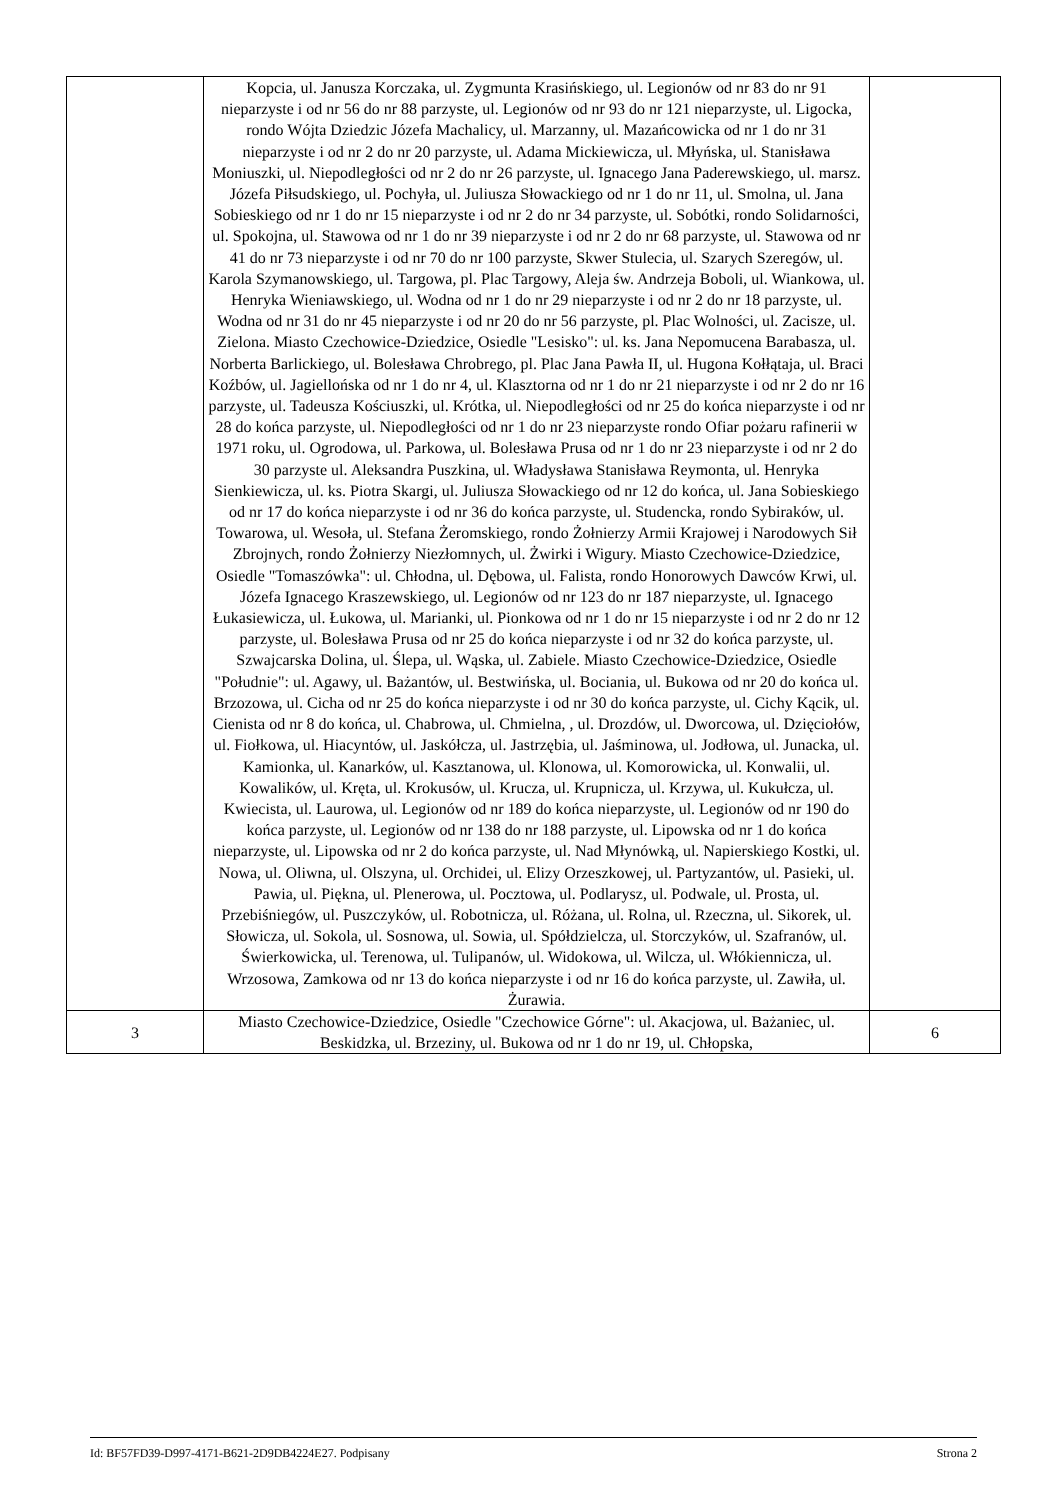| | Kopcia, ul. Janusza Korczaka, ul. Zygmunta Krasińskiego, ul. Legionów od nr 83 do nr 91 nieparzyste i od nr 56 do nr 88 parzyste, ul. Legionów od nr 93 do nr 121 nieparzyste, ul. Ligocka, rondo Wójta Dziedzic Józefa Machalicy, ul. Marzanny, ul. Mazańcowicka od nr 1 do nr 31 nieparzyste i od nr 2 do nr 20 parzyste, ul. Adama Mickiewicza, ul. Młyńska, ul. Stanisława Moniuszki, ul. Niepodległości od nr 2 do nr 26 parzyste, ul. Ignacego Jana Paderewskiego, ul. marsz. Józefa Piłsudskiego, ul. Pochyła, ul. Juliusza Słowackiego od nr 1 do nr 11, ul. Smolna, ul. Jana Sobieskiego od nr 1 do nr 15 nieparzyste i od nr 2 do nr 34 parzyste, ul. Sobótki, rondo Solidarności, ul. Spokojna, ul. Stawowa od nr 1 do nr 39 nieparzyste i od nr 2 do nr 68 parzyste, ul. Stawowa od nr 41 do nr 73 nieparzyste i od nr 70 do nr 100 parzyste, Skwer Stulecia, ul. Szarych Szeregów, ul. Karola Szymanowskiego, ul. Targowa, pl. Plac Targowy, Aleja św. Andrzeja Boboli, ul. Wiankowa, ul. Henryka Wieniawskiego, ul. Wodna od nr 1 do nr 29 nieparzyste i od nr 2 do nr 18 parzyste, ul. Wodna od nr 31 do nr 45 nieparzyste i od nr 20 do nr 56 parzyste, pl. Plac Wolności, ul. Zacisze, ul. Zielona. Miasto Czechowice-Dziedzice, Osiedle "Lesisko": ul. ks. Jana Nepomucena Barabasza, ul. Norberta Barlickiego, ul. Bolesława Chrobrego, pl. Plac Jana Pawła II, ul. Hugona Kołłątaja, ul. Braci Koźbów, ul. Jagiellońska od nr 1 do nr 4, ul. Klasztorna od nr 1 do nr 21 nieparzyste i od nr 2 do nr 16 parzyste, ul. Tadeusza Kościuszki, ul. Krótka, ul. Niepodległości od nr 25 do końca nieparzyste i od nr 28 do końca parzyste, ul. Niepodległości od nr 1 do nr 23 nieparzyste rondo Ofiar pożaru rafinerii w 1971 roku, ul. Ogrodowa, ul. Parkowa, ul. Bolesława Prusa od nr 1 do nr 23 nieparzyste i od nr 2 do 30 parzyste ul. Aleksandra Puszkina, ul. Władysława Stanisława Reymonta, ul. Henryka Sienkiewicza, ul. ks. Piotra Skargi, ul. Juliusza Słowackiego od nr 12 do końca, ul. Jana Sobieskiego od nr 17 do końca nieparzyste i od nr 36 do końca parzyste, ul. Studencka, rondo Sybiraków, ul. Towarowa, ul. Wesoła, ul. Stefana Żeromskiego, rondo Żołnierzy Armii Krajowej i Narodowych Sił Zbrojnych, rondo Żołnierzy Niezłomnych, ul. Żwirki i Wigury. Miasto Czechowice-Dziedzice, Osiedle "Tomaszówka": ul. Chłodna, ul. Dębowa, ul. Falista, rondo Honorowych Dawców Krwi, ul. Józefa Ignacego Kraszewskiego, ul. Legionów od nr 123 do nr 187 nieparzyste, ul. Ignacego Łukasiewicza, ul. Łukowa, ul. Marianki, ul. Pionkowa od nr 1 do nr 15 nieparzyste i od nr 2 do nr 12 parzyste, ul. Bolesława Prusa od nr 25 do końca nieparzyste i od nr 32 do końca parzyste, ul. Szwajcarska Dolina, ul. Ślepa, ul. Wąska, ul. Zabiele. Miasto Czechowice-Dziedzice, Osiedle "Południe": ul. Agawy, ul. Bażantów, ul. Bestwińska, ul. Bociania, ul. Bukowa od nr 20 do końca ul. Brzozowa, ul. Cicha od nr 25 do końca nieparzyste i od nr 30 do końca parzyste, ul. Cichy Kącik, ul. Cienista od nr 8 do końca, ul. Chabrowa, ul. Chmielna, , ul. Drozdów, ul. Dworcowa, ul. Dzięciołów, ul. Fiołkowa, ul. Hiacyntów, ul. Jaskółcza, ul. Jastrzębia, ul. Jaśminowa, ul. Jodłowa, ul. Junacka, ul. Kamionka, ul. Kanarków, ul. Kasztanowa, ul. Klonowa, ul. Komorowicka, ul. Konwalii, ul. Kowalików, ul. Kręta, ul. Krokusów, ul. Krucza, ul. Krupnicza, ul. Krzywa, ul. Kukułcza, ul. Kwiecista, ul. Laurowa, ul. Legionów od nr 189 do końca nieparzyste, ul. Legionów od nr 190 do końca parzyste, ul. Legionów od nr 138 do nr 188 parzyste, ul. Lipowska od nr 1 do końca nieparzyste, ul. Lipowska od nr 2 do końca parzyste, ul. Nad Młynówką, ul. Napierskiego Kostki, ul. Nowa, ul. Oliwna, ul. Olszyna, ul. Orchidei, ul. Elizy Orzeszkowej, ul. Partyzantów, ul. Pasieki, ul. Pawia, ul. Piękna, ul. Plenerowa, ul. Pocztowa, ul. Podlarysz, ul. Podwale, ul. Prosta, ul. Przebiśniegów, ul. Puszczyków, ul. Robotnicza, ul. Różana, ul. Rolna, ul. Rzeczna, ul. Sikorek, ul. Słowicza, ul. Sokola, ul. Sosnowa, ul. Sowia, ul. Spółdzielcza, ul. Storczyków, ul. Szafranów, ul. Świerkowicka, ul. Terenowa, ul. Tulipanów, ul. Widokowa, ul. Wilcza, ul. Włókiennicza, ul. Wrzosowa, Zamkowa od nr 13 do końca nieparzyste i od nr 16 do końca parzyste, ul. Zawiła, ul. Żurawia. | |
| 3 | Miasto Czechowice-Dziedzice, Osiedle "Czechowice Górne": ul. Akacjowa, ul. Bażaniec, ul. Beskidzka, ul. Brzeziny, ul. Bukowa od nr 1 do nr 19, ul. Chłopska, | 6 |
Id: BF57FD39-D997-4171-B621-2D9DB4224E27. Podpisany Strona 2